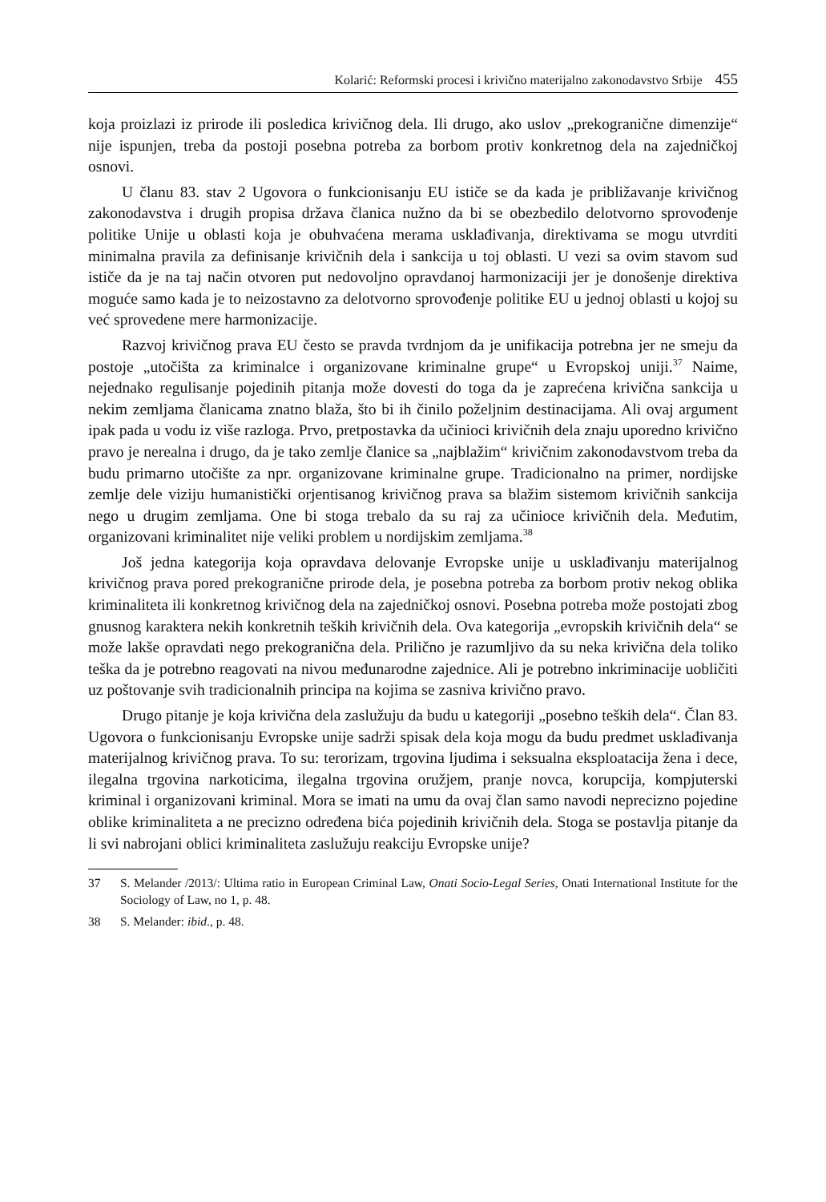Kolarić: Reformski procesi i krivično materijalno zakonodavstvo Srbije 455
koja proizlazi iz prirode ili posledica krivičnog dela. Ili drugo, ako uslov „prekogranične dimenzije“ nije ispunjen, treba da postoji posebna potreba za borbom protiv konkretnog dela na zajedničkoj osnovi.
U članu 83. stav 2 Ugovora o funkcionisanju EU ističe se da kada je približavanje krivičnog zakonodavstva i drugih propisa država članica nužno da bi se obezbedilo delotvorno sprovođenje politike Unije u oblasti koja je obuhvaćena merama usklađivanja, direktivama se mogu utvrditi minimalna pravila za definisanje krivičnih dela i sankcija u toj oblasti. U vezi sa ovim stavom sud ističe da je na taj način otvoren put nedovoljno opravdanoj harmonizaciji jer je donošenje direktiva moguće samo kada je to neizostavno za delotvorno sprovođenje politike EU u jednoj oblasti u kojoj su već sprovedene mere harmonizacije.
Razvoj krivičnog prava EU često se pravda tvrdnjom da je unifikacija potrebna jer ne smeju da postoje „utočišta za kriminalce i organizovane kriminalne grupe“ u Evropskoj uniji.<sup>37</sup> Naime, nejednako regulisanje pojedinih pitanja može dovesti do toga da je zaprećena krivična sankcija u nekim zemljama članicama znatno blaža, što bi ih činilo poželjnim destinacijama. Ali ovaj argument ipak pada u vodu iz više razloga. Prvo, pretpostavka da učinioci krivičnih dela znaju uporedno krivično pravo je nerealna i drugo, da je tako zemlje članice sa „najblažim“ krivičnim zakonodavstvom treba da budu primarno utočište za npr. organizovane kriminalne grupe. Tradicionalno na primer, nordijske zemlje dele viziju humanistički orjentisanog krivičnog prava sa blažim sistemom krivičnih sankcija nego u drugim zemljama. One bi stoga trebalo da su raj za učinioce krivičnih dela. Međutim, organizovani kriminalitet nije veliki problem u nordijskim zemljama.<sup>38</sup>
Još jedna kategorija koja opravdava delovanje Evropske unije u usklađivanju materijalnog krivičnog prava pored prekogranične prirode dela, je posebna potreba za borbom protiv nekog oblika kriminaliteta ili konkretnog krivičnog dela na zajedničkoj osnovi. Posebna potreba može postojati zbog gnusnog karaktera nekih konkretnih teških krivičnih dela. Ova kategorija „evropskih krivičnih dela“ se može lakše opravdati nego prekogranična dela. Prilično je razumljivo da su neka krivična dela toliko teška da je potrebno reagovati na nivou međunarodne zajednice. Ali je potrebno inkriminacije uobličiti uz poštovanje svih tradicionalnih principa na kojima se zasniva krivično pravo.
Drugo pitanje je koja krivična dela zaslužuju da budu u kategoriji „posebno teških dela“. Član 83. Ugovora o funkcionisanju Evropske unije sadrži spisak dela koja mogu da budu predmet usklađivanja materijalnog krivičnog prava. To su: terorizam, trgovina ljudima i seksualna eksploatacija žena i dece, ilegalna trgovina narkoticima, ilegalna trgovina oružjem, pranje novca, korupcija, kompjuterski kriminal i organizovani kriminal. Mora se imati na umu da ovaj član samo navodi neprecizno pojedine oblike kriminaliteta a ne precizno određena bića pojedinih krivičnih dela. Stoga se postavlja pitanje da li svi nabrojani oblici kriminaliteta zaslužuju reakciju Evropske unije?
37 S. Melander /2013/: Ultima ratio in European Criminal Law, Onati Socio-Legal Series, Onati International Institute for the Sociology of Law, no 1, p. 48.
38 S. Melander: ibid., p. 48.